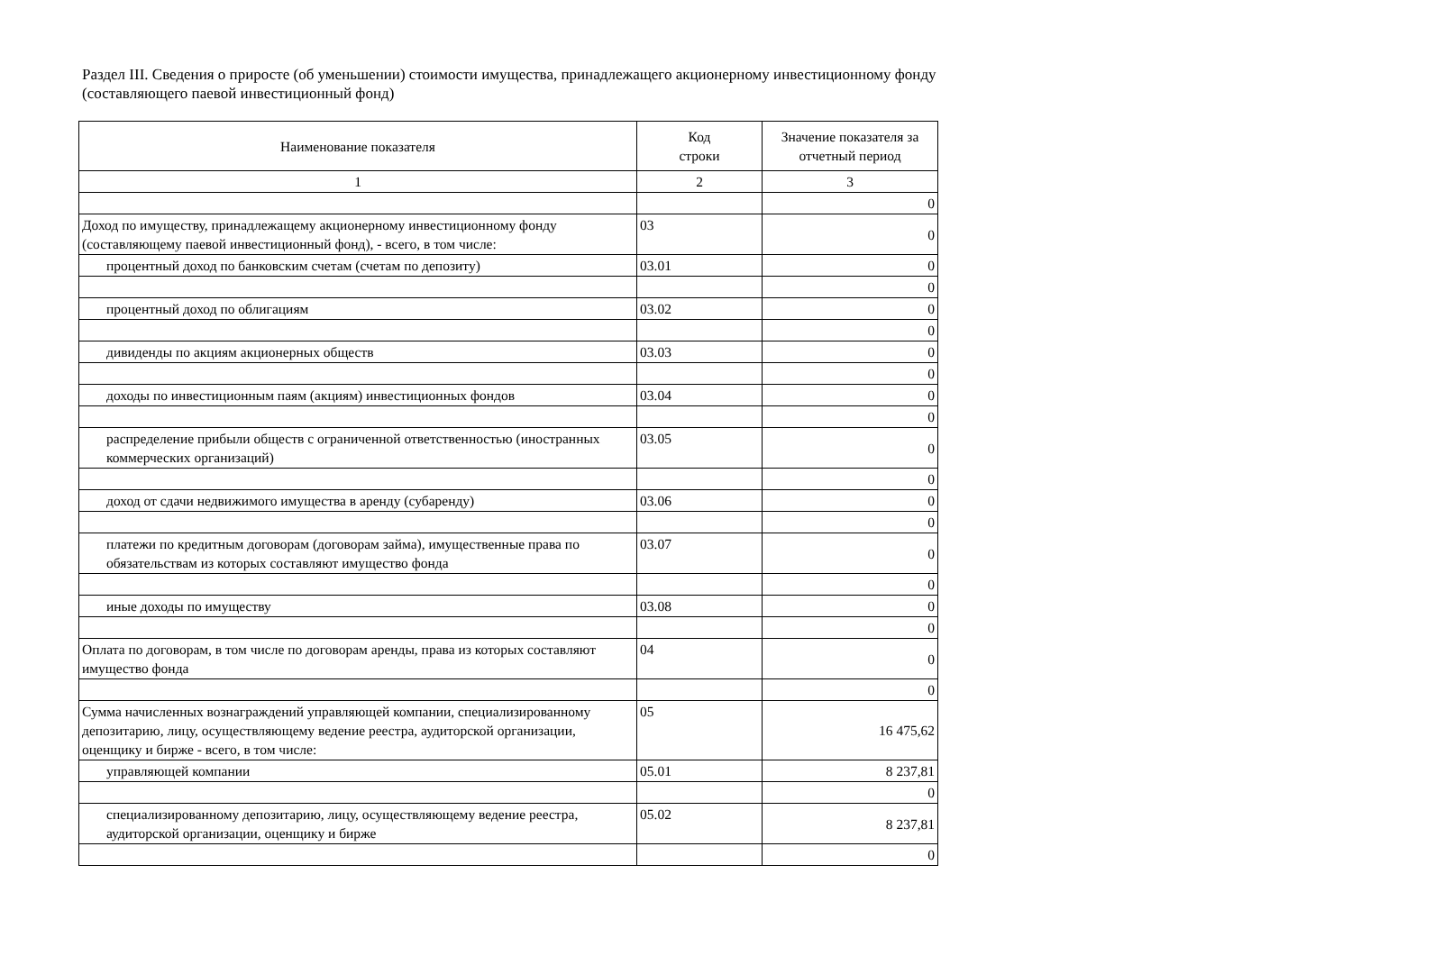Раздел III. Сведения о приросте (об уменьшении) стоимости имущества, принадлежащего акционерному инвестиционному фонду
(составляющего паевой инвестиционный фонд)
| Наименование показателя | Код строки | Значение показателя за отчетный период |
| --- | --- | --- |
| 1 | 2 | 3 |
| | | 0 |
| Доход по имуществу, принадлежащему акционерному инвестиционному фонду (составляющему паевой инвестиционный фонд), - всего, в том числе: | 03 | 0 |
| процентный доход по банковским счетам (счетам по депозиту) | 03.01 | 0 |
| | | 0 |
| процентный доход по облигациям | 03.02 | 0 |
| | | 0 |
| дивиденды по акциям акционерных обществ | 03.03 | 0 |
| | | 0 |
| доходы по инвестиционным паям (акциям) инвестиционных фондов | 03.04 | 0 |
| | | 0 |
| распределение прибыли обществ с ограниченной ответственностью (иностранных коммерческих организаций) | 03.05 | 0 |
| | | 0 |
| доход от сдачи недвижимого имущества в аренду (субаренду) | 03.06 | 0 |
| | | 0 |
| платежи по кредитным договорам (договорам займа), имущественные права по обязательствам из которых составляют имущество фонда | 03.07 | 0 |
| | | 0 |
| иные доходы по имуществу | 03.08 | 0 |
| | | 0 |
| Оплата по договорам, в том числе по договорам аренды, права из которых составляют имущество фонда | 04 | 0 |
| | | 0 |
| Сумма начисленных вознаграждений управляющей компании, специализированному депозитарию, лицу, осуществляющему ведение реестра, аудиторской организации, оценщику и бирже - всего, в том числе: | 05 | 16 475,62 |
| управляющей компании | 05.01 | 8 237,81 |
| | | 0 |
| специализированному депозитарию, лицу, осуществляющему ведение реестра, аудиторской организации, оценщику и бирже | 05.02 | 8 237,81 |
| | | 0 |